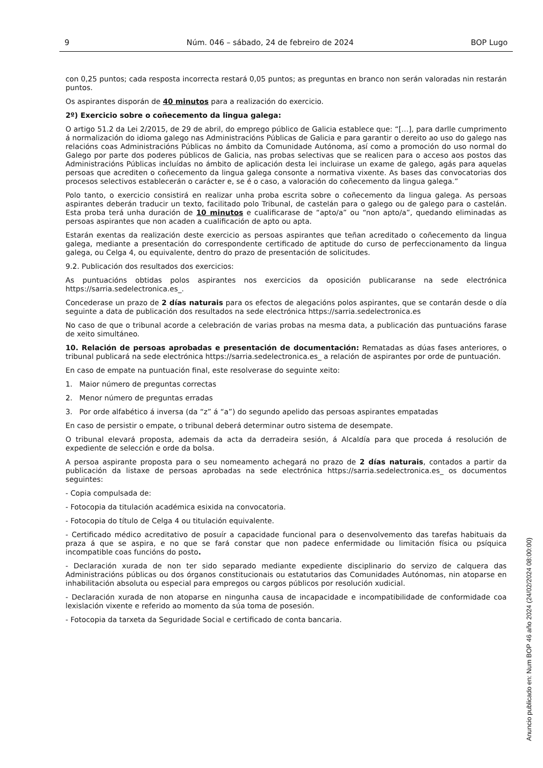9 Núm. 046 – sábado, 24 de febreiro de 2024 BOP Lugo
con 0,25 puntos; cada resposta incorrecta restará 0,05 puntos; as preguntas en branco non serán valoradas nin restarán puntos.
Os aspirantes disporán de 40 minutos para a realización do exercicio.
2º) Exercicio sobre o coñecemento da lingua galega:
O artigo 51.2 da Lei 2/2015, de 29 de abril, do emprego público de Galicia establece que: “[…], para darlle cumprimento á normalización do idioma galego nas Administracións Públicas de Galicia e para garantir o dereito ao uso do galego nas relacións coas Administracións Públicas no ámbito da Comunidade Autónoma, así como a promoción do uso normal do Galego por parte dos poderes públicos de Galicia, nas probas selectivas que se realicen para o acceso aos postos das Administracións Públicas incluídas no ámbito de aplicación desta lei incluirase un exame de galego, agás para aquelas persoas que acrediten o coñecemento da lingua galega consonte a normativa vixente. As bases das convocatorias dos procesos selectivos establecerán o carácter e, se é o caso, a valoración do coñecemento da lingua galega.”
Polo tanto, o exercicio consistirá en realizar unha proba escrita sobre o coñecemento da lingua galega. As persoas aspirantes deberán traducir un texto, facilitado polo Tribunal, de castelán para o galego ou de galego para o castelán. Esta proba terá unha duración de 10 minutos e cualificarase de “apto/a” ou “non apto/a”, quedando eliminadas as persoas aspirantes que non acaden a cualificación de apto ou apta.
Estarán exentas da realización deste exercicio as persoas aspirantes que teñan acreditado o coñecemento da lingua galega, mediante a presentación do correspondente certificado de aptitude do curso de perfeccionamento da lingua galega, ou Celga 4, ou equivalente, dentro do prazo de presentación de solicitudes.
9.2. Publicación dos resultados dos exercicios:
As puntuacións obtidas polos aspirantes nos exercicios da oposición publicaranse na sede electrónica https://sarria.sedelectronica.es_.
Concederase un prazo de 2 días naturais para os efectos de alegacións polos aspirantes, que se contarán desde o día seguinte a data de publicación dos resultados na sede electrónica https://sarria.sedelectronica.es
No caso de que o tribunal acorde a celebración de varias probas na mesma data, a publicación das puntuacións farase de xeito simultáneo.
10. Relación de persoas aprobadas e presentación de documentación: Rematadas as dúas fases anteriores, o tribunal publicará na sede electrónica https://sarria.sedelectronica.es_ a relación de aspirantes por orde de puntuación.
En caso de empate na puntuación final, este resolverase do seguinte xeito:
1. Maior número de preguntas correctas
2. Menor número de preguntas erradas
3. Por orde alfabético á inversa (da “z” á “a”) do segundo apelido das persoas aspirantes empatadas
En caso de persistir o empate, o tribunal deberá determinar outro sistema de desempate.
O tribunal elevará proposta, ademais da acta da derradeira sesión, á Alcaldía para que proceda á resolución de expediente de selección e orde da bolsa.
A persoa aspirante proposta para o seu nomeamento achegará no prazo de 2 días naturais, contados a partir da publicación da listaxe de persoas aprobadas na sede electrónica https://sarria.sedelectronica.es_ os documentos seguintes:
- Copia compulsada de:
- Fotocopia da titulación académica esixida na convocatoria.
- Fotocopia do título de Celga 4 ou titulación equivalente.
- Certificado médico acreditativo de posuír a capacidade funcional para o desenvolvemento das tarefas habituais da praza á que se aspira, e no que se fará constar que non padece enfermidade ou limitación física ou psíquica incompatible coas funcións do posto.
- Declaración xurada de non ter sido separado mediante expediente disciplinario do servizo de calquera das Administracións públicas ou dos órganos constitucionais ou estatutarios das Comunidades Autónomas, nin atoparse en inhabilitación absoluta ou especial para empregos ou cargos públicos por resolución xudicial.
- Declaración xurada de non atoparse en ningunha causa de incapacidade e incompatibilidade de conformidade coa lexislación vixente e referido ao momento da súa toma de posesión.
- Fotocopia da tarxeta da Seguridade Social e certificado de conta bancaria.
Anuncio publicado en: Num BOP 46 año 2024 (24/02/2024 08:00:00)